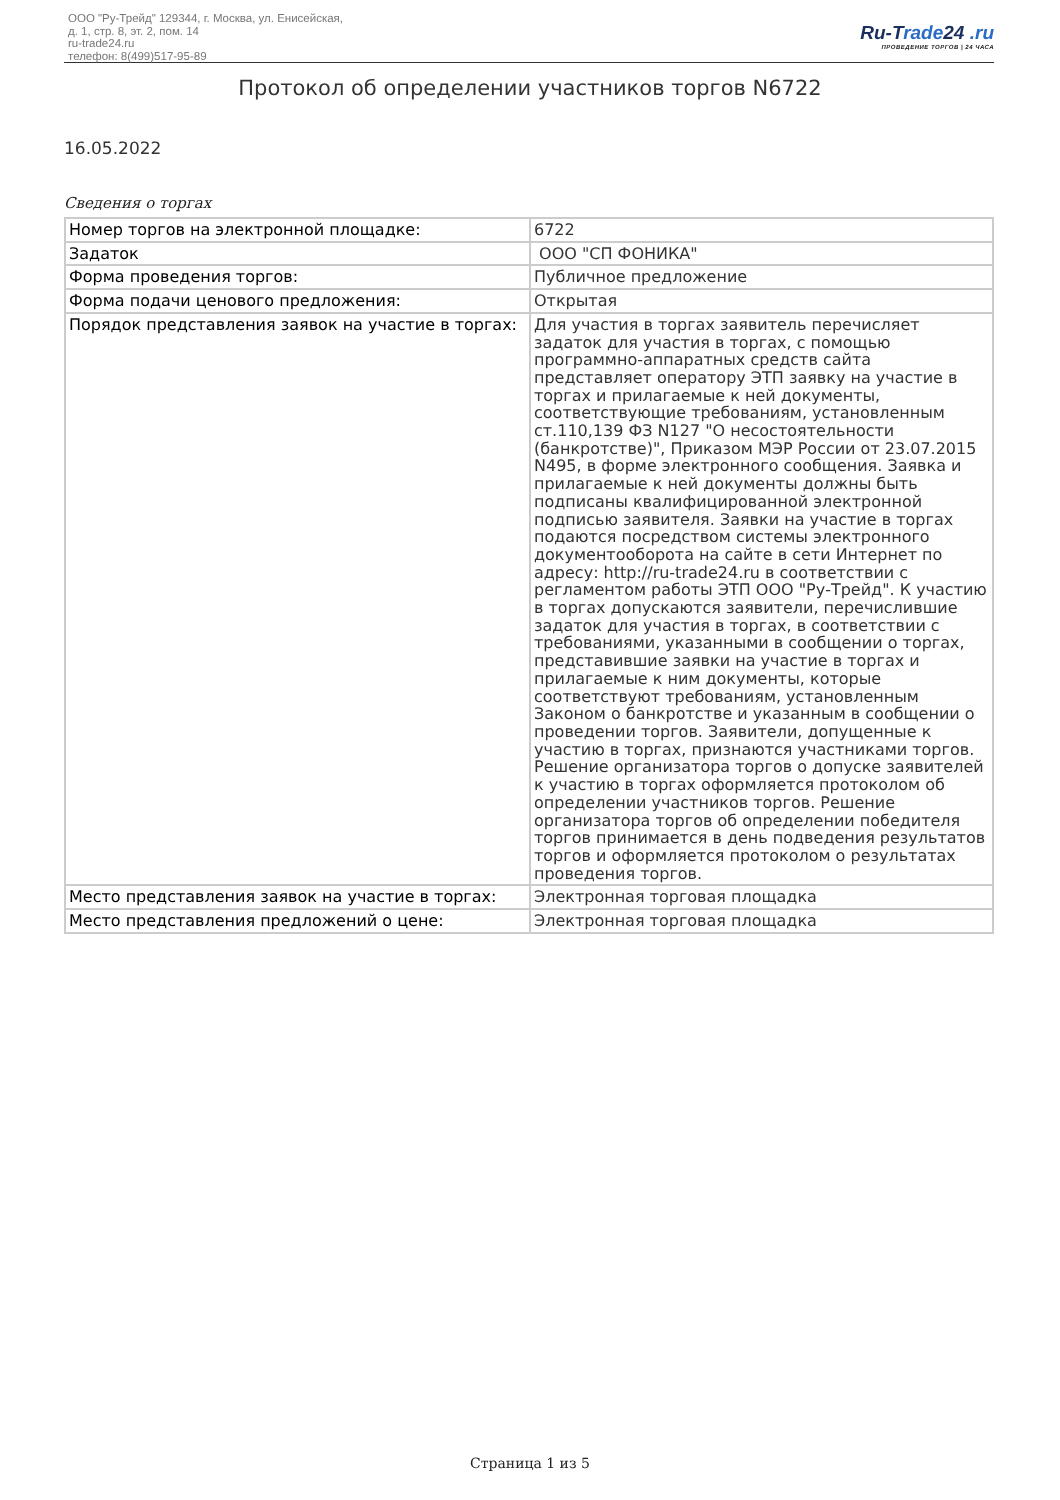ООО "Ру-Трейд" 129344, г. Москва, ул. Енисейская,
д. 1, стр. 8, эт. 2, пом. 14
ru-trade24.ru
телефон: 8(499)517-95-89
Ru-Trade24 .ru
ПРОВЕДЕНИЕ ТОРГОВ | 24 ЧАСА
Протокол об определении участников торгов N6722
16.05.2022
Сведения о торгах
| Номер торгов на электронной площадке: | 6722 |
| Задаток | ООО "СП ФОНИКА" |
| Форма проведения торгов: | Публичное предложение |
| Форма подачи ценового предложения: | Открытая |
| Порядок представления заявок на участие в торгах: | Для участия в торгах заявитель перечисляет задаток для участия в торгах, с помощью программно-аппаратных средств сайта представляет оператору ЭТП заявку на участие в торгах и прилагаемые к ней документы, соответствующие требованиям, установленным ст.110,139 ФЗ N127 "О несостоятельности (банкротстве)", Приказом МЭР России от 23.07.2015 N495, в форме электронного сообщения. Заявка и прилагаемые к ней документы должны быть подписаны квалифицированной электронной подписью заявителя. Заявки на участие в торгах подаются посредством системы электронного документооборота на сайте в сети Интернет по адресу: http://ru-trade24.ru в соответствии с регламентом работы ЭТП ООО "Ру-Трейд". К участию в торгах допускаются заявители, перечислившие задаток для участия в торгах, в соответствии с требованиями, указанными в сообщении о торгах, представившие заявки на участие в торгах и прилагаемые к ним документы, которые соответствуют требованиям, установленным Законом о банкротстве и указанным в сообщении о проведении торгов. Заявители, допущенные к участию в торгах, признаются участниками торгов. Решение организатора торгов о допуске заявителей к участию в торгах оформляется протоколом об определении участников торгов. Решение организатора торгов об определении победителя торгов принимается в день подведения результатов торгов и оформляется протоколом о результатах проведения торгов. |
| Место представления заявок на участие в торгах: | Электронная торговая площадка |
| Место представления предложений о цене: | Электронная торговая площадка |
Страница 1 из 5